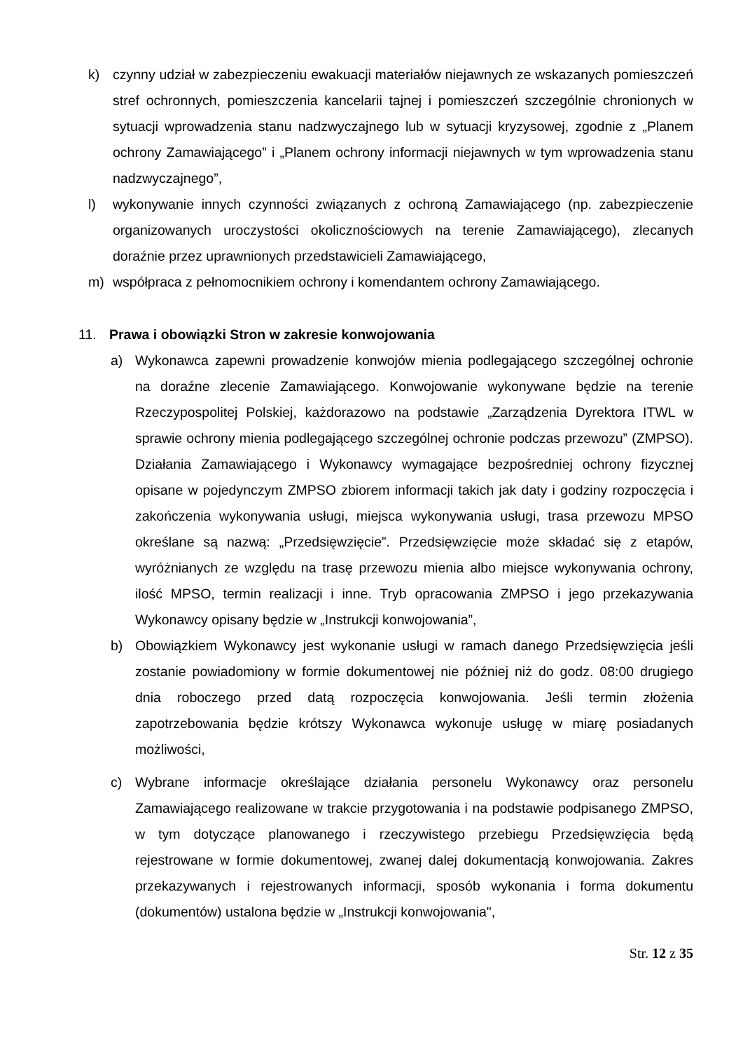k) czynny udział w zabezpieczeniu ewakuacji materiałów niejawnych ze wskazanych pomieszczeń stref ochronnych, pomieszczenia kancelarii tajnej i pomieszczeń szczególnie chronionych w sytuacji wprowadzenia stanu nadzwyczajnego lub w sytuacji kryzysowej, zgodnie z „Planem ochrony Zamawiającego” i „Planem ochrony informacji niejawnych w tym wprowadzenia stanu nadzwyczajnego”,
l) wykonywanie innych czynności związanych z ochroną Zamawiającego (np. zabezpieczenie organizowanych uroczystości okolicznościowych na terenie Zamawiającego), zlecanych doraźnie przez uprawnionych przedstawicieli Zamawiającego,
m) współpraca z pełnomocnikiem ochrony i komendantem ochrony Zamawiającego.
11. Prawa i obowiązki Stron w zakresie konwojowania
a) Wykonawca zapewni prowadzenie konwojów mienia podlegającego szczególnej ochronie na doraźne zlecenie Zamawiającego. Konwojowanie wykonywane będzie na terenie Rzeczypospolitej Polskiej, każdorazowo na podstawie „Zarządzenia Dyrektora ITWL w sprawie ochrony mienia podlegającego szczególnej ochronie podczas przewozu” (ZMPSO). Działania Zamawiającego i Wykonawcy wymagające bezpośredniej ochrony fizycznej opisane w pojedynczym ZMPSO zbiorem informacji takich jak daty i godziny rozpoczęcia i zakończenia wykonywania usługi, miejsca wykonywania usługi, trasa przewozu MPSO określane są nazwą: „Przedsięwzięcie”. Przedsięwzięcie może składać się z etapów, wyróżnianych ze względu na trasę przewozu mienia albo miejsce wykonywania ochrony, ilość MPSO, termin realizacji i inne. Tryb opracowania ZMPSO i jego przekazywania Wykonawcy opisany będzie w „Instrukcji konwojowania”,
b) Obowiązkiem Wykonawcy jest wykonanie usługi w ramach danego Przedsięwzięcia jeśli zostanie powiadomiony w formie dokumentowej nie później niż do godz. 08:00 drugiego dnia roboczego przed datą rozpoczęcia konwojowania. Jeśli termin złożenia zapotrzebowania będzie krótszy Wykonawca wykonuje usługę w miarę posiadanych możliwości,
c) Wybrane informacje określające działania personelu Wykonawcy oraz personelu Zamawiającego realizowane w trakcie przygotowania i na podstawie podpisanego ZMPSO, w tym dotyczące planowanego i rzeczywistego przebiegu Przedsięwzięcia będą rejestrowane w formie dokumentowej, zwanej dalej dokumentacją konwojowania. Zakres przekazywanych i rejestrowanych informacji, sposób wykonania i forma dokumentu (dokumentów) ustalona będzie w „Instrukcji konwojowania",
Str. 12 z 35